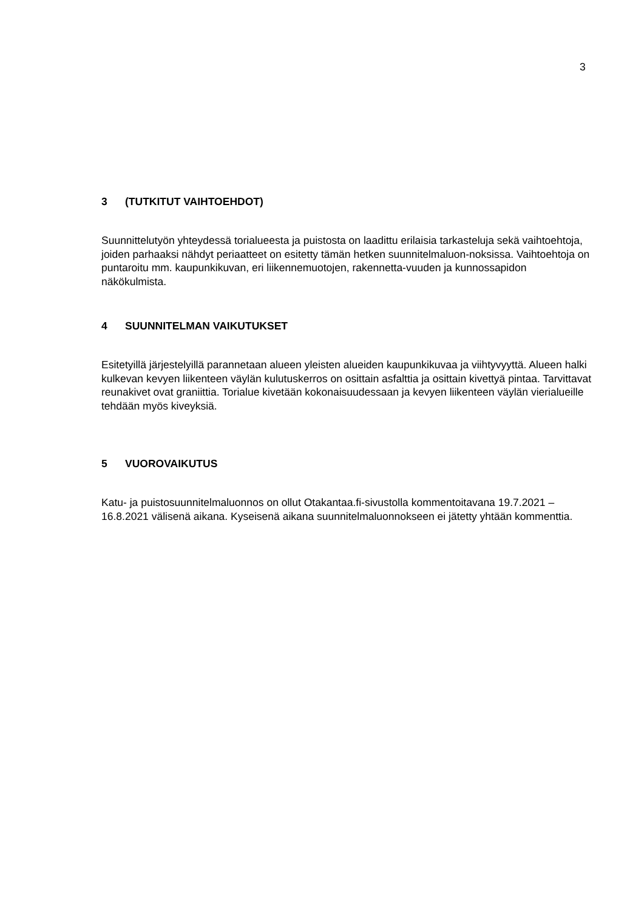3
3 (TUTKITUT VAIHTOEHDOT)
Suunnittelutyön yhteydessä torialueesta ja puistosta on laadittu erilaisia tarkasteluja sekä vaihtoehtoja, joiden parhaaksi nähdyt periaatteet on esitetty tämän hetken suunnitelmaluon-noksissa. Vaihtoehtoja on puntaroitu mm. kaupunkikuvan, eri liikennemuotojen, rakennetta-vuuden ja kunnossapidon näkökulmista.
4 SUUNNITELMAN VAIKUTUKSET
Esitetyillä järjestelyillä parannetaan alueen yleisten alueiden kaupunkikuvaa ja viihtyvyyttä. Alueen halki kulkevan kevyen liikenteen väylän kulutuskerros on osittain asfalttia ja osittain kivettyä pintaa. Tarvittavat reunakivet ovat graniittia. Torialue kivetään kokonaisuudessaan ja kevyen liikenteen väylän vierialueille tehdään myös kiveyksiä.
5 VUOROVAIKUTUS
Katu- ja puistosuunnitelmaluonnos on ollut Otakantaa.fi-sivustolla kommentoitavana 19.7.2021 – 16.8.2021 välisenä aikana. Kyseisenä aikana suunnitelmaluonnokseen ei jätetty yhtään kommenttia.